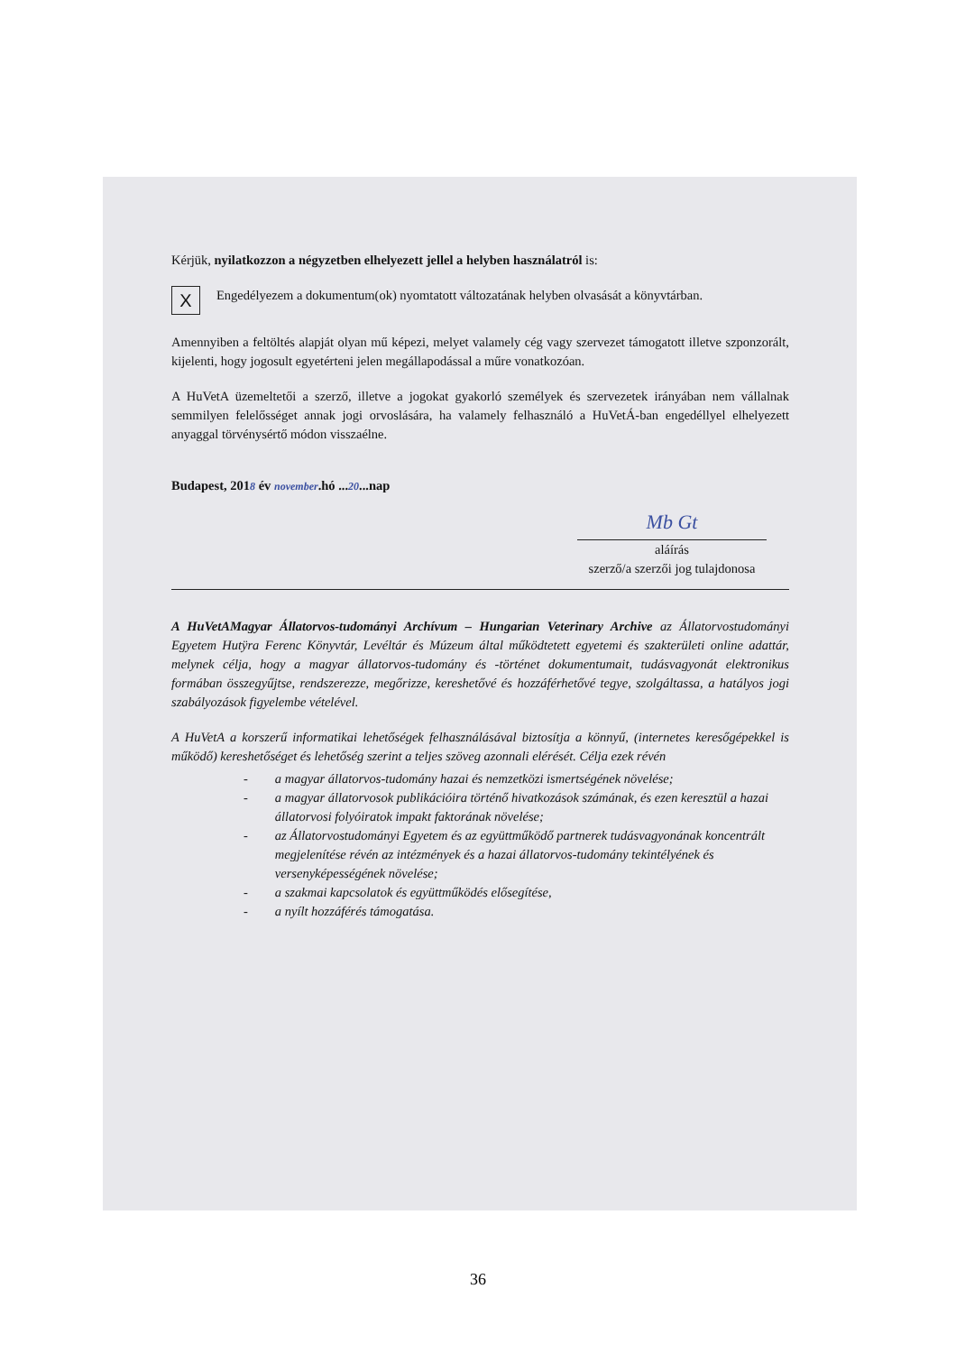Kérjük, nyilatkozzon a négyzetben elhelyezett jellel a helyben használatról is:
X
Engedélyezem a dokumentum(ok) nyomtatott változatának helyben olvasását a könyvtárban.
Amennyiben a feltöltés alapját olyan mű képezi, melyet valamely cég vagy szervezet támogatott illetve szponzorált, kijelenti, hogy jogosult egyetérteni jelen megállapodással a műre vonatkozóan.
A HuVetA üzemeltetői a szerző, illetve a jogokat gyakorló személyek és szervezetek irányában nem vállalnak semmilyen felelősséget annak jogi orvoslására, ha valamely felhasználó a HuVetÁ-ban engedéllyel elhelyezett anyaggal törvénysértő módon visszaélne.
Budapest, 2018 év november.hó ...20...nap
Mb Gt
aláírás
szerző/a szerzői jog tulajdonosa
A HuVetAMagyar Állatorvos-tudományi Archívum – Hungarian Veterinary Archive az Állatorvostudományi Egyetem Hutÿra Ferenc Könyvtár, Levéltár és Múzeum által működtetett egyetemi és szakterületi online adattár, melynek célja, hogy a magyar állatorvos-tudomány és -történet dokumentumait, tudásvagyonát elektronikus formában összegyűjtse, rendszerezze, megőrizze, kereshetővé és hozzáférhetővé tegye, szolgáltassa, a hatályos jogi szabályozások figyelembe vételével.
A HuVetA a korszerű informatikai lehetőségek felhasználásával biztosítja a könnyű, (internetes keresőgépekkel is működő) kereshetőséget és lehetőség szerint a teljes szöveg azonnali elérését. Célja ezek révén
- a magyar állatorvos-tudomány hazai és nemzetközi ismertségének növelése;
- a magyar állatorvosok publikációira történő hivatkozások számának, és ezen keresztül a hazai állatorvosi folyóiratok impakt faktorának növelése;
- az Állatorvostudományi Egyetem és az együttműködő partnerek tudásvagyonának koncentrált megjelenítése révén az intézmények és a hazai állatorvos-tudomány tekintélyének és versenyképességének növelése;
- a szakmai kapcsolatok és együttműködés elősegítése,
- a nyílt hozzáférés támogatása.
36